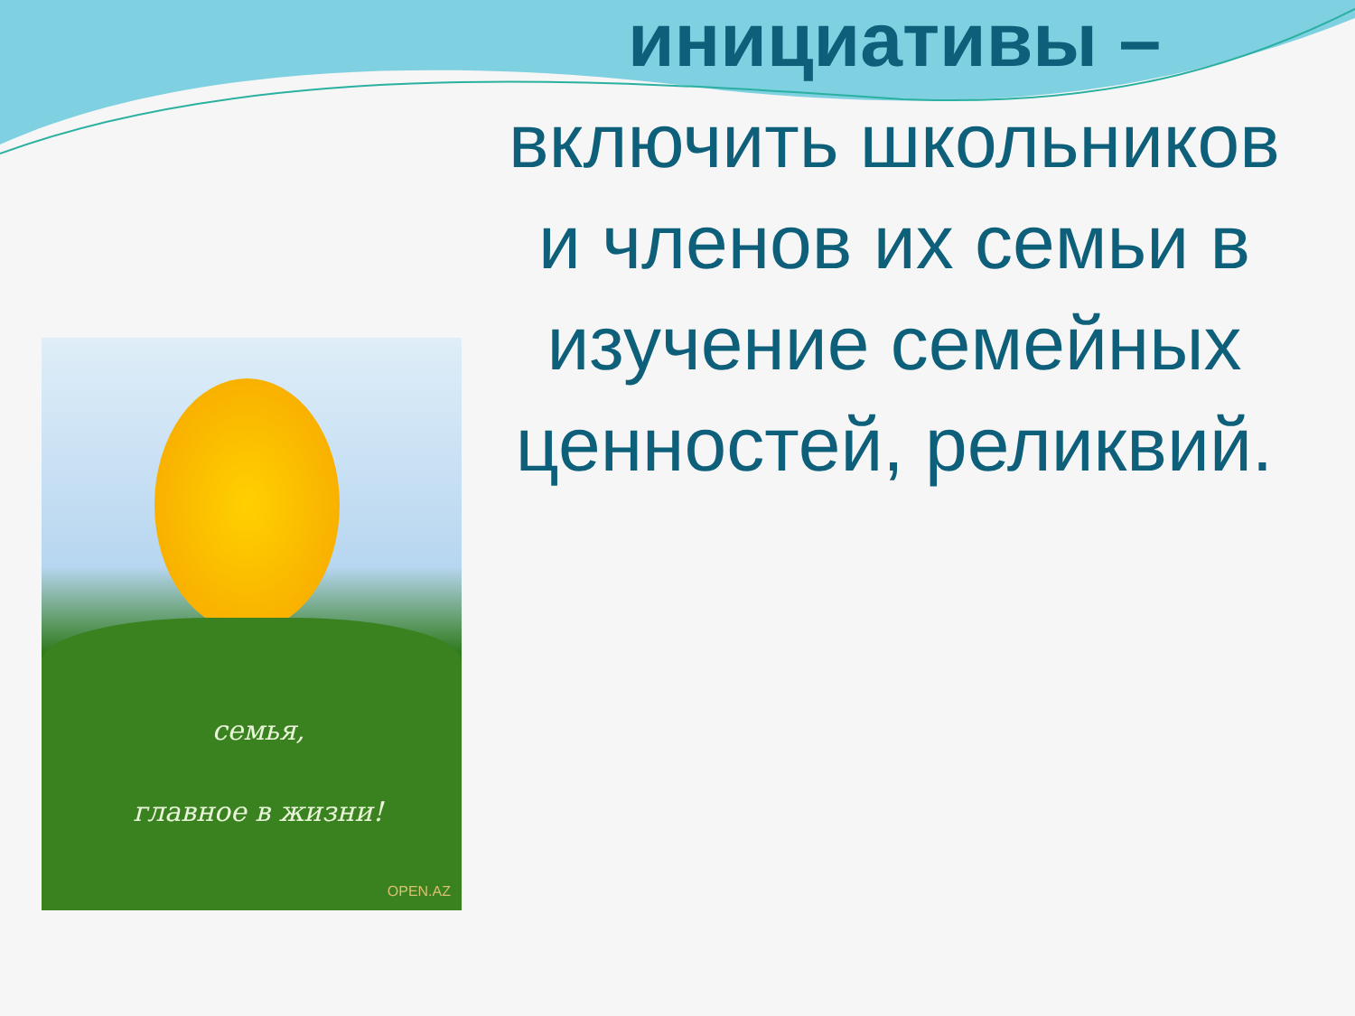семья,
главное в жизни!
OPEN.AZ
инициативы –
включить школьников и членов их семьи в изучение семейных ценностей, реликвий.